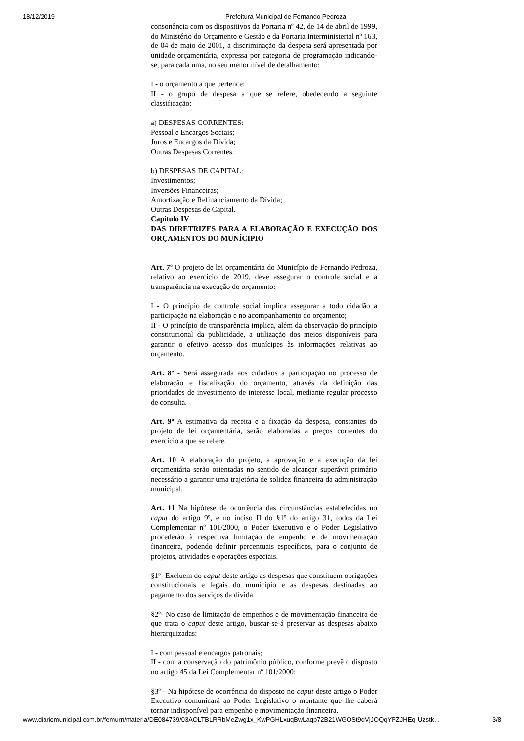18/12/2019 Prefeitura Municipal de Fernando Pedroza
consonância com os dispositivos da Portaria nº 42, de 14 de abril de 1999, do Ministério do Orçamento e Gestão e da Portaria Interministerial nº 163, de 04 de maio de 2001, a discriminação da despesa será apresentada por unidade orçamentária, expressa por categoria de programação indicando-se, para cada uma, no seu menor nível de detalhamento:
I - o orçamento a que pertence;
II - o grupo de despesa a que se refere, obedecendo a seguinte classificação:
a) DESPESAS CORRENTES:
Pessoal e Encargos Sociais;
Juros e Encargos da Dívida;
Outras Despesas Correntes.
b) DESPESAS DE CAPITAL:
Investimentos;
Inversões Financeiras;
Amortização e Refinanciamento da Dívida;
Outras Despesas de Capital.
Capitulo IV
DAS DIRETRIZES PARA A ELABORAÇÃO E EXECUÇÃO DOS ORÇAMENTOS DO MUNÍCIPIO
Art. 7º O projeto de lei orçamentária do Município de Fernando Pedroza, relativo ao exercício de 2019, deve assegurar o controle social e a transparência na execução do orçamento:
I - O princípio de controle social implica assegurar a todo cidadão a participação na elaboração e no acompanhamento do orçamento;
II - O princípio de transparência implica, além da observação do princípio constitucional da publicidade, a utilização dos meios disponíveis para garantir o efetivo acesso dos munícipes às informações relativas ao orçamento.
Art. 8º - Será assegurada aos cidadãos a participação no processo de elaboração e fiscalização do orçamento, através da definição das prioridades de investimento de interesse local, mediante regular processo de consulta.
Art. 9º A estimativa da receita e a fixação da despesa, constantes do projeto de lei orçamentária, serão elaboradas a preços correntes do exercício a que se refere.
Art. 10 A elaboração do projeto, a aprovação e a execução da lei orçamentária serão orientadas no sentido de alcançar superávit primário necessário a garantir uma trajetória de solidez financeira da administração municipal.
Art. 11 Na hipótese de ocorrência das circunstâncias estabelecidas no caput do artigo 9º, e no inciso II do §1º do artigo 31, todos da Lei Complementar nº 101/2000, o Poder Executivo e o Poder Legislativo procederão à respectiva limitação de empenho e de movimentação financeira, podendo definir percentuais específicos, para o conjunto de projetos, atividades e operações especiais.
§1º- Excluem do caput deste artigo as despesas que constituem obrigações constitucionais e legais do município e as despesas destinadas ao pagamento dos serviços da dívida.
§2º- No caso de limitação de empenhos e de movimentação financeira de que trata o caput deste artigo, buscar-se-á preservar as despesas abaixo hierarquizadas:
I - com pessoal e encargos patronais;
II - com a conservação do patrimônio público, conforme prevê o disposto no artigo 45 da Lei Complementar nº 101/2000;
§3º - Na hipótese de ocorrência do disposto no caput deste artigo o Poder Executivo comunicará ao Poder Legislativo o montante que lhe caberá tornar indisponível para empenho e movimentação financeira.
www.diariomunicipal.com.br/femurn/materia/DE084739/03AOLTBLRRbMeZwg1x_KwPGHLxuqBwLaqp72B21WGOSt9qVjJOQqYPZJHEq-Uzstk… 3/8